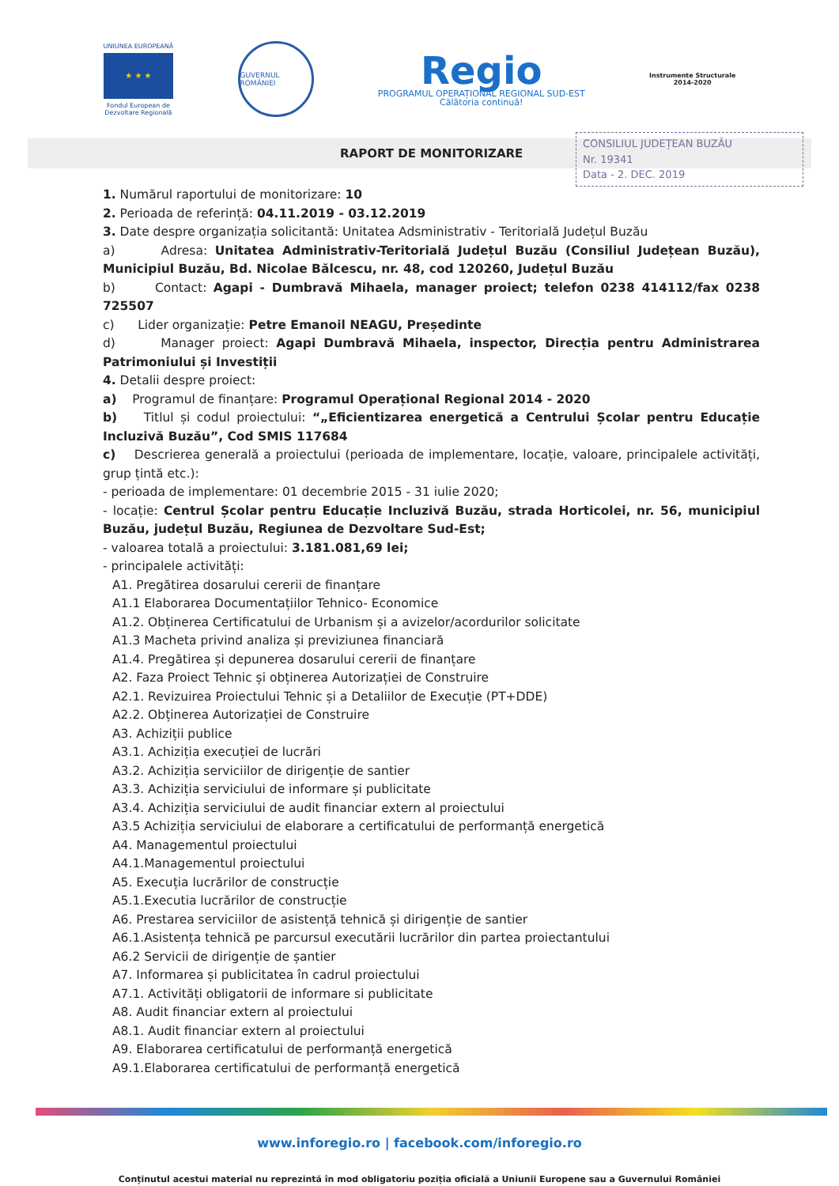UNIUNEA EUROPEANĂ
★ ★ ★
Fondul European de
Dezvoltare Regională
GUVERNUL ROMÂNIEI
Regio
PROGRAMUL OPERAȚIONAL REGIONAL SUD-EST
Călătoria continuă!
Instrumente Structurale
2014-2020
RAPORT DE MONITORIZARE
CONSILIUL JUDEȚEAN BUZĂU
Nr. 19341
Data - 2. DEC. 2019
1. Numărul raportului de monitorizare: 10
2. Perioada de referință: 04.11.2019 - 03.12.2019
3. Date despre organizația solicitantă: Unitatea Adsministrativ - Teritorială Județul Buzău
a) Adresa: Unitatea Administrativ-Teritorială Județul Buzău (Consiliul Județean Buzău), Municipiul Buzău, Bd. Nicolae Bălcescu, nr. 48, cod 120260, Județul Buzău
b) Contact: Agapi - Dumbravă Mihaela, manager proiect; telefon 0238 414112/fax 0238 725507
c) Lider organizație: Petre Emanoil NEAGU, Președinte
d) Manager proiect: Agapi Dumbravă Mihaela, inspector, Direcția pentru Administrarea Patrimoniului și Investiții
4. Detalii despre proiect:
a) Programul de finanțare: Programul Operațional Regional 2014 - 2020
b) Titlul și codul proiectului: “„Eficientizarea energetică a Centrului Școlar pentru Educație Incluzivă Buzău”, Cod SMIS 117684
c) Descrierea generală a proiectului (perioada de implementare, locație, valoare, principalele activități, grup țintă etc.):
- perioada de implementare: 01 decembrie 2015 - 31 iulie 2020;
- locație: Centrul Școlar pentru Educație Incluzivă Buzău, strada Horticolei, nr. 56, municipiul Buzău, județul Buzău, Regiunea de Dezvoltare Sud-Est;
- valoarea totală a proiectului: 3.181.081,69 lei;
- principalele activități:
A1. Pregătirea dosarului cererii de finanțare
A1.1 Elaborarea Documentațiilor Tehnico- Economice
A1.2. Obținerea Certificatului de Urbanism și a avizelor/acordurilor solicitate
A1.3 Macheta privind analiza și previziunea financiară
A1.4. Pregătirea și depunerea dosarului cererii de finanțare
A2. Faza Proiect Tehnic și obținerea Autorizației de Construire
A2.1. Revizuirea Proiectului Tehnic și a Detaliilor de Execuție (PT+DDE)
A2.2. Obținerea Autorizației de Construire
A3. Achiziții publice
A3.1. Achiziția execuției de lucrări
A3.2. Achiziția serviciilor de dirigenție de santier
A3.3. Achiziția serviciului de informare și publicitate
A3.4. Achiziția serviciului de audit financiar extern al proiectului
A3.5 Achiziția serviciului de elaborare a certificatului de performanță energetică
A4. Managementul proiectului
A4.1.Managementul proiectului
A5. Execuția lucrărilor de construcție
A5.1.Executia lucrărilor de construcție
A6. Prestarea serviciilor de asistență tehnică și dirigenție de santier
A6.1.Asistența tehnică pe parcursul executării lucrărilor din partea proiectantului
A6.2 Servicii de dirigenție de șantier
A7. Informarea și publicitatea în cadrul proiectului
A7.1. Activități obligatorii de informare si publicitate
A8. Audit financiar extern al proiectului
A8.1. Audit financiar extern al proiectului
A9. Elaborarea certificatului de performanță energetică
A9.1.Elaborarea certificatului de performanță energetică
www.inforegio.ro | facebook.com/inforegio.ro
Conținutul acestui material nu reprezintă în mod obligatoriu poziția oficială a Uniunii Europene sau a Guvernului României